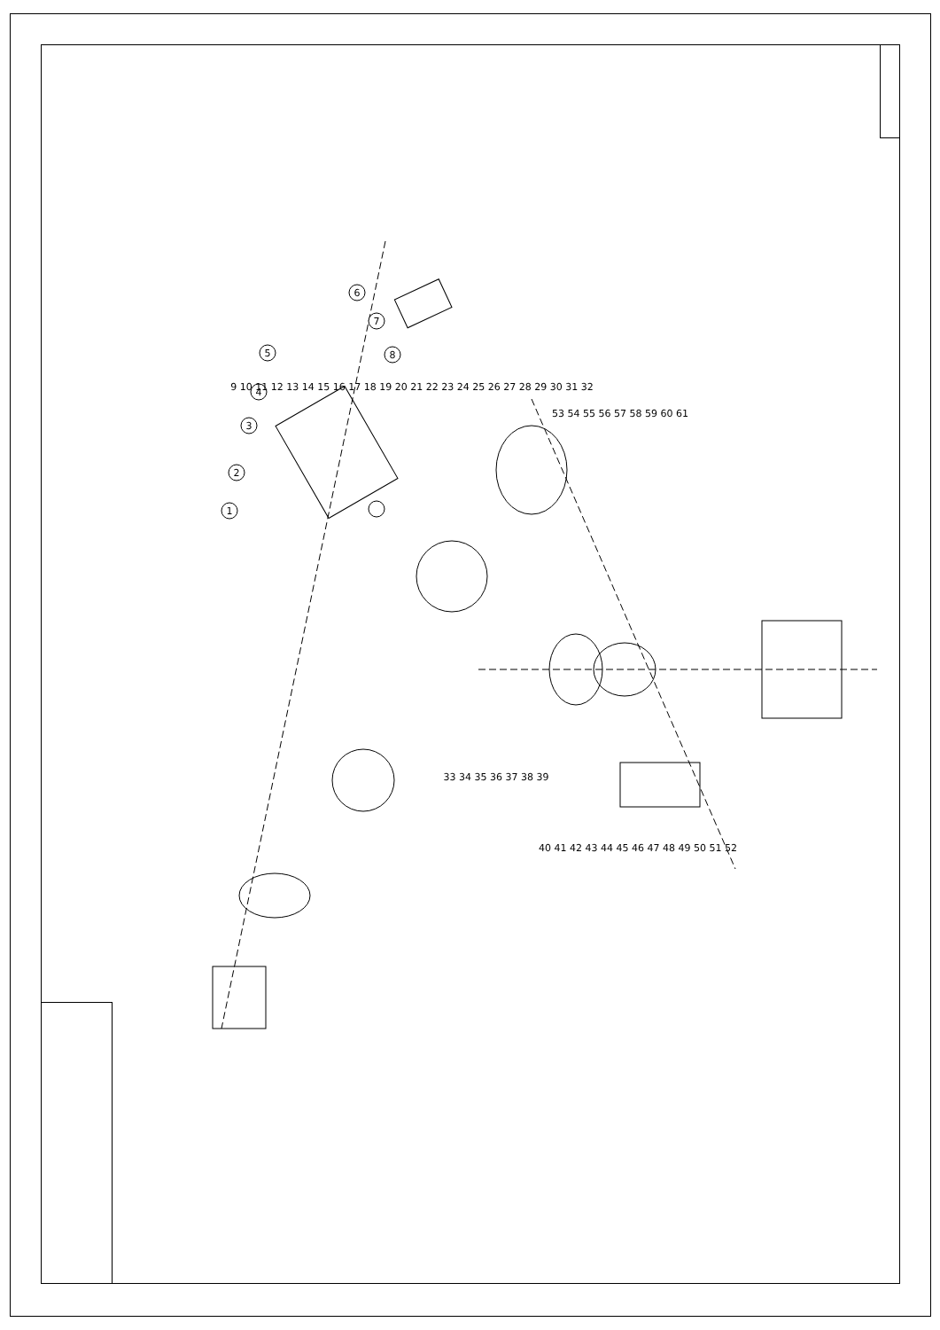6
7
8
5
4
3
2
1
9 10 11 12 13 14 15 16 17 18 19 20 21 22 23 24 25 26 27 28 29 30 31 32
33 34 35 36 37 38 39
40 41 42 43 44 45 46 47 48 49 50 51 52
53 54 55 56 57 58 59 60 61